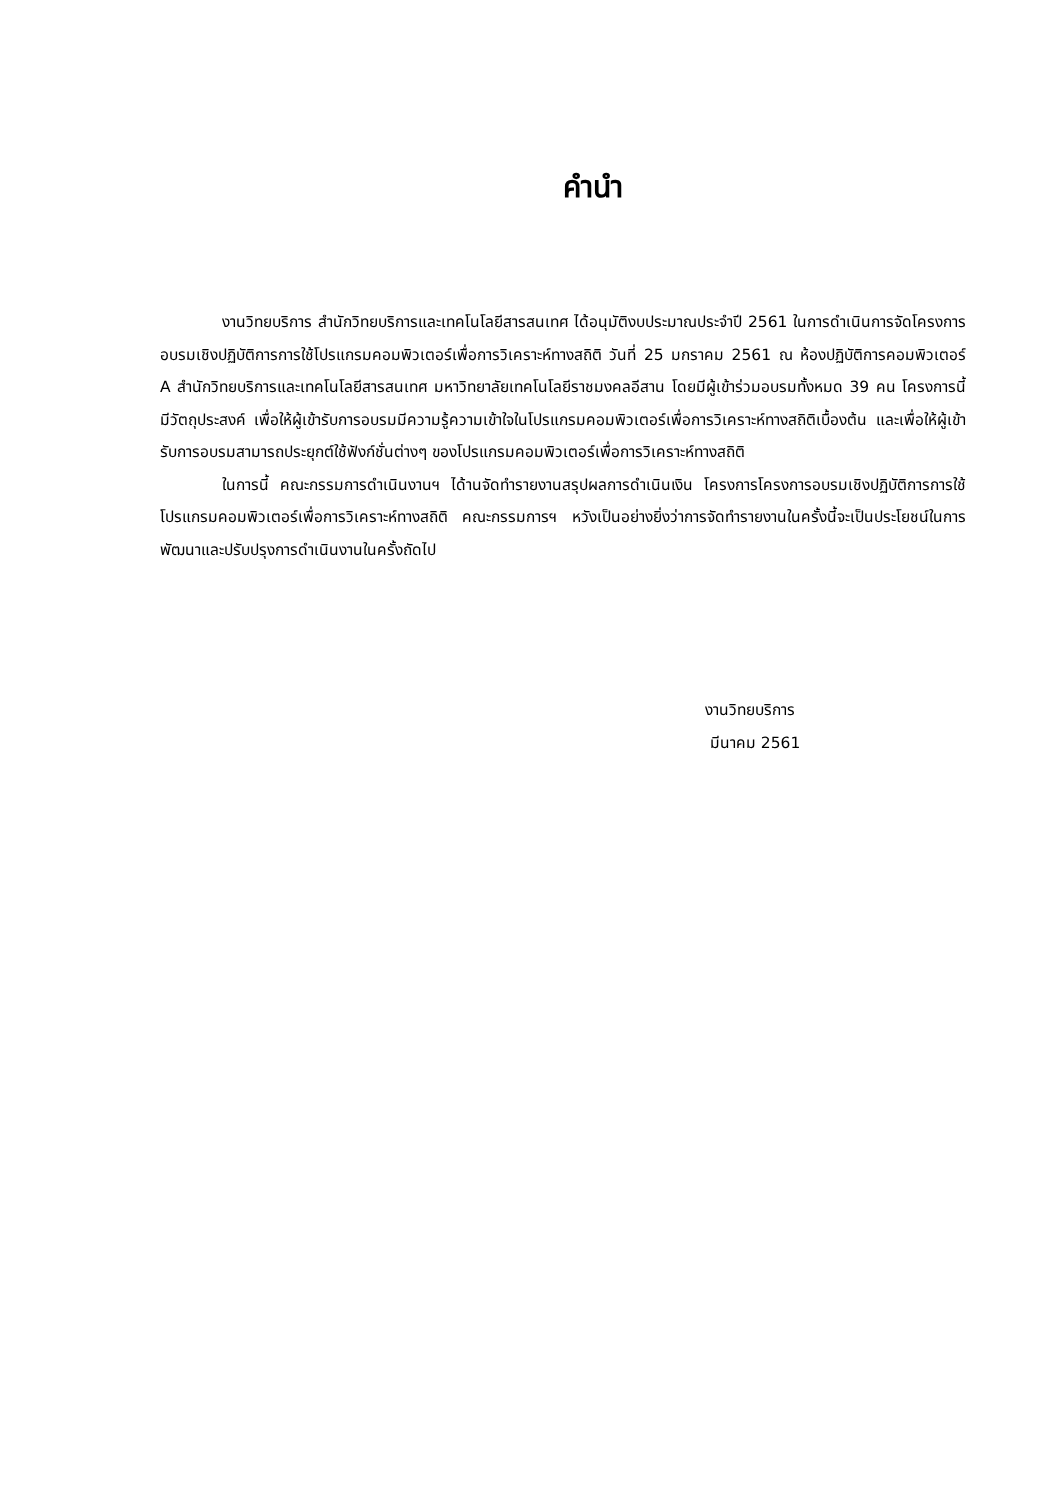คำนำ
งานวิทยบริการ สำนักวิทยบริการและเทคโนโลยีสารสนเทศ ได้อนุมัติงบประมาณประจำปี 2561 ในการดำเนินการจัดโครงการอบรมเชิงปฏิบัติการการใช้โปรแกรมคอมพิวเตอร์เพื่อการวิเคราะห์ทางสถิติ วันที่ 25 มกราคม 2561 ณ ห้องปฏิบัติการคอมพิวเตอร์ A สำนักวิทยบริการและเทคโนโลยีสารสนเทศ มหาวิทยาลัยเทคโนโลยีราชมงคลอีสาน โดยมีผู้เข้าร่วมอบรมทั้งหมด 39 คน โครงการนี้มีวัตถุประสงค์ เพื่อให้ผู้เข้ารับการอบรมมีความรู้ความเข้าใจในโปรแกรมคอมพิวเตอร์เพื่อการวิเคราะห์ทางสถิติเบื้องต้น และเพื่อให้ผู้เข้ารับการอบรมสามารถประยุกต์ใช้ฟังก์ชั่นต่างๆ ของโปรแกรมคอมพิวเตอร์เพื่อการวิเคราะห์ทางสถิติ
ในการนี้ คณะกรรมการดำเนินงานฯ ได้านจัดทำรายงานสรุปผลการดำเนินเงิน โครงการโครงการอบรมเชิงปฏิบัติการการใช้โปรแกรมคอมพิวเตอร์เพื่อการวิเคราะห์ทางสถิติ คณะกรรมการฯ หวังเป็นอย่างยิ่งว่าการจัดทำรายงานในครั้งนี้จะเป็นประโยชน์ในการพัฒนาและปรับปรุงการดำเนินงานในครั้งถัดไป
งานวิทยบริการ
มีนาคม 2561